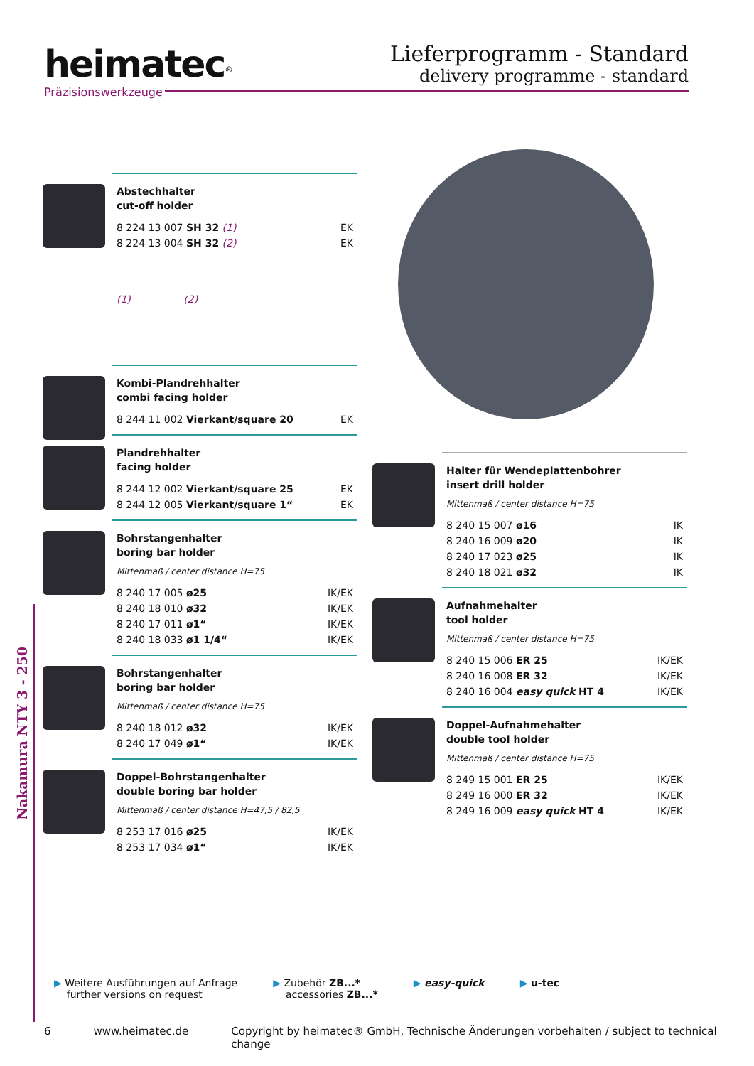heimatec<sup>®</sup>
Präzisionswerkzeuge
Lieferprogramm - Standard
delivery programme - standard
Nakamura NTY 3 - 250
Abstechhalter
cut-off holder
| 8 224 13 007 SH 32 (1) | EK |
| 8 224 13 004 SH 32 (2) | EK |
(1) (2)
Kombi-Plandrehhalter
combi facing holder
| 8 244 11 002 Vierkant/square 20 | EK |
Plandrehhalter
facing holder
| 8 244 12 002 Vierkant/square 25 | EK |
| 8 244 12 005 Vierkant/square 1“ | EK |
Bohrstangenhalter
boring bar holder
Mittenmaß / center distance H=75
| 8 240 17 005 ø25 | IK/EK |
| 8 240 18 010 ø32 | IK/EK |
| 8 240 17 011 ø1“ | IK/EK |
| 8 240 18 033 ø1 1/4“ | IK/EK |
Bohrstangenhalter
boring bar holder
Mittenmaß / center distance H=75
| 8 240 18 012 ø32 | IK/EK |
| 8 240 17 049 ø1“ | IK/EK |
Doppel-Bohrstangenhalter
double boring bar holder
Mittenmaß / center distance H=47,5 / 82,5
| 8 253 17 016 ø25 | IK/EK |
| 8 253 17 034 ø1“ | IK/EK |
Halter für Wendeplattenbohrer
insert drill holder
Mittenmaß / center distance H=75
| 8 240 15 007 ø16 | IK |
| 8 240 16 009 ø20 | IK |
| 8 240 17 023 ø25 | IK |
| 8 240 18 021 ø32 | IK |
Aufnahmehalter
tool holder
Mittenmaß / center distance H=75
| 8 240 15 006 ER 25 | IK/EK |
| 8 240 16 008 ER 32 | IK/EK |
| 8 240 16 004 easy quick HT 4 | IK/EK |
Doppel-Aufnahmehalter
double tool holder
Mittenmaß / center distance H=75
| 8 249 15 001 ER 25 | IK/EK |
| 8 249 16 000 ER 32 | IK/EK |
| 8 249 16 009 easy quick HT 4 | IK/EK |
▶ Weitere Ausführungen auf Anfrage
further versions on request
▶ Zubehör ZB...*
accessories ZB...*
▶ easy-quick ▶ u-tec
6 www.heimatec.de Copyright by heimatec® GmbH, Technische Änderungen vorbehalten / subject to technical change